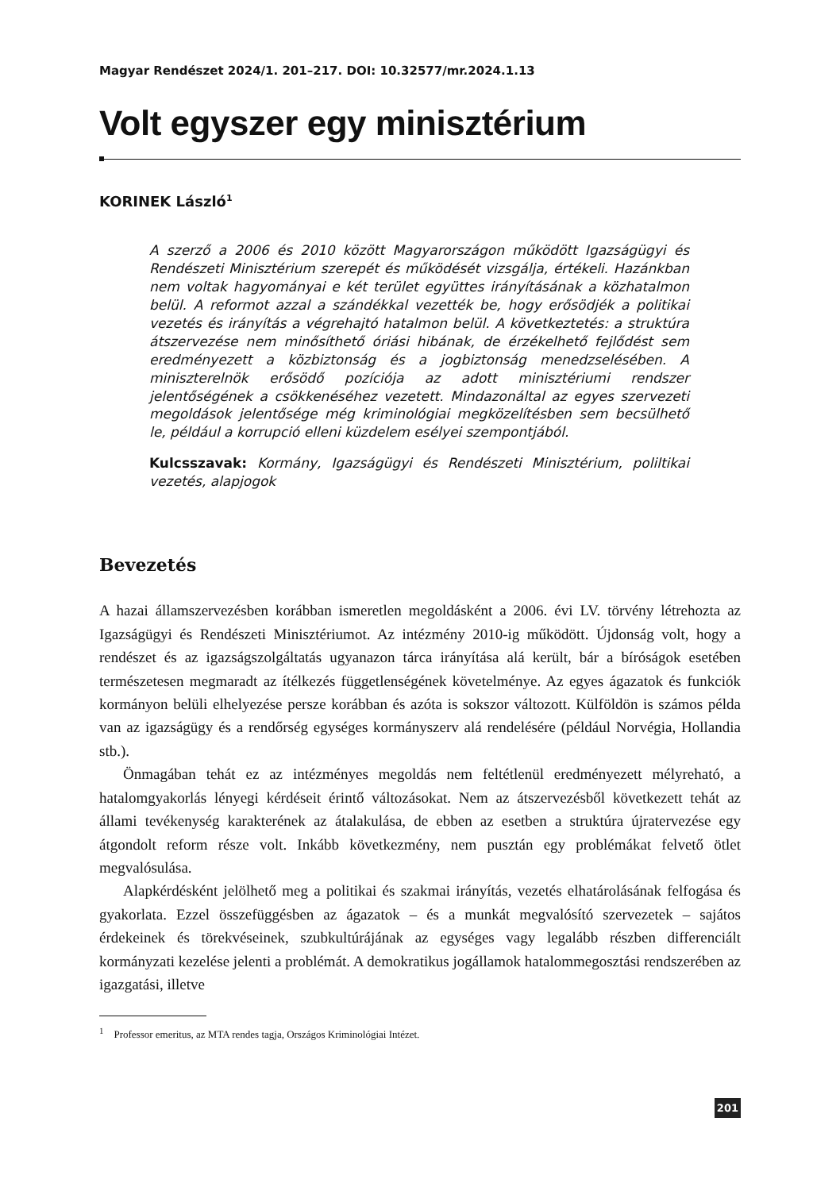Magyar Rendészet 2024/1. 201–217. DOI: 10.32577/mr.2024.1.13
Volt egyszer egy minisztérium
KORINEK László<sup>1</sup>
A szerző a 2006 és 2010 között Magyarországon működött Igazságügyi és Rendészeti Minisztérium szerepét és működését vizsgálja, értékeli. Hazánkban nem voltak hagyományai e két terület együttes irányításának a közhatalmon belül. A reformot azzal a szándékkal vezették be, hogy erősödjék a politikai vezetés és irányítás a végrehajtó hatalmon belül. A következtetés: a struktúra átszervezése nem minősíthető óriási hibának, de érzékelhető fejlődést sem eredményezett a közbiztonság és a jogbiztonság menedzselésében. A miniszterelnök erősödő pozíciója az adott minisztériumi rendszer jelentőségének a csökkenéséhez vezetett. Mindazonáltal az egyes szervezeti megoldások jelentősége még kriminológiai megközelítésben sem becsülhető le, például a korrupció elleni küzdelem esélyei szempontjából.
Kulcsszavak: Kormány, Igazságügyi és Rendészeti Minisztérium, poliltikai vezetés, alapjogok
Bevezetés
A hazai államszervezésben korábban ismeretlen megoldásként a 2006. évi LV. törvény létrehozta az Igazságügyi és Rendészeti Minisztériumot. Az intézmény 2010-ig működött. Újdonság volt, hogy a rendészet és az igazságszolgáltatás ugyanazon tárca irányítása alá került, bár a bíróságok esetében természetesen megmaradt az ítélkezés függetlenségének követelménye. Az egyes ágazatok és funkciók kormányon belüli elhelyezése persze korábban és azóta is sokszor változott. Külföldön is számos példa van az igazságügy és a rendőrség egységes kormányszerv alá rendelésére (például Norvégia, Hollandia stb.).
Önmagában tehát ez az intézményes megoldás nem feltétlenül eredményezett mélyreható, a hatalomgyakorlás lényegi kérdéseit érintő változásokat. Nem az átszervezésből következett tehát az állami tevékenység karakterének az átalakulása, de ebben az esetben a struktúra újratervezése egy átgondolt reform része volt. Inkább következmény, nem pusztán egy problémákat felvető ötlet megvalósulása.
Alapkérdésként jelölhető meg a politikai és szakmai irányítás, vezetés elhatárolásának felfogása és gyakorlata. Ezzel összefüggésben az ágazatok – és a munkát megvalósító szervezetek – sajátos érdekeinek és törekvéseinek, szubkultúrájának az egységes vagy legalább részben differenciált kormányzati kezelése jelenti a problémát. A demokratikus jogállamok hatalommegosztási rendszerében az igazgatási, illetve
<sup>1</sup> Professor emeritus, az MTA rendes tagja, Országos Kriminológiai Intézet.
201